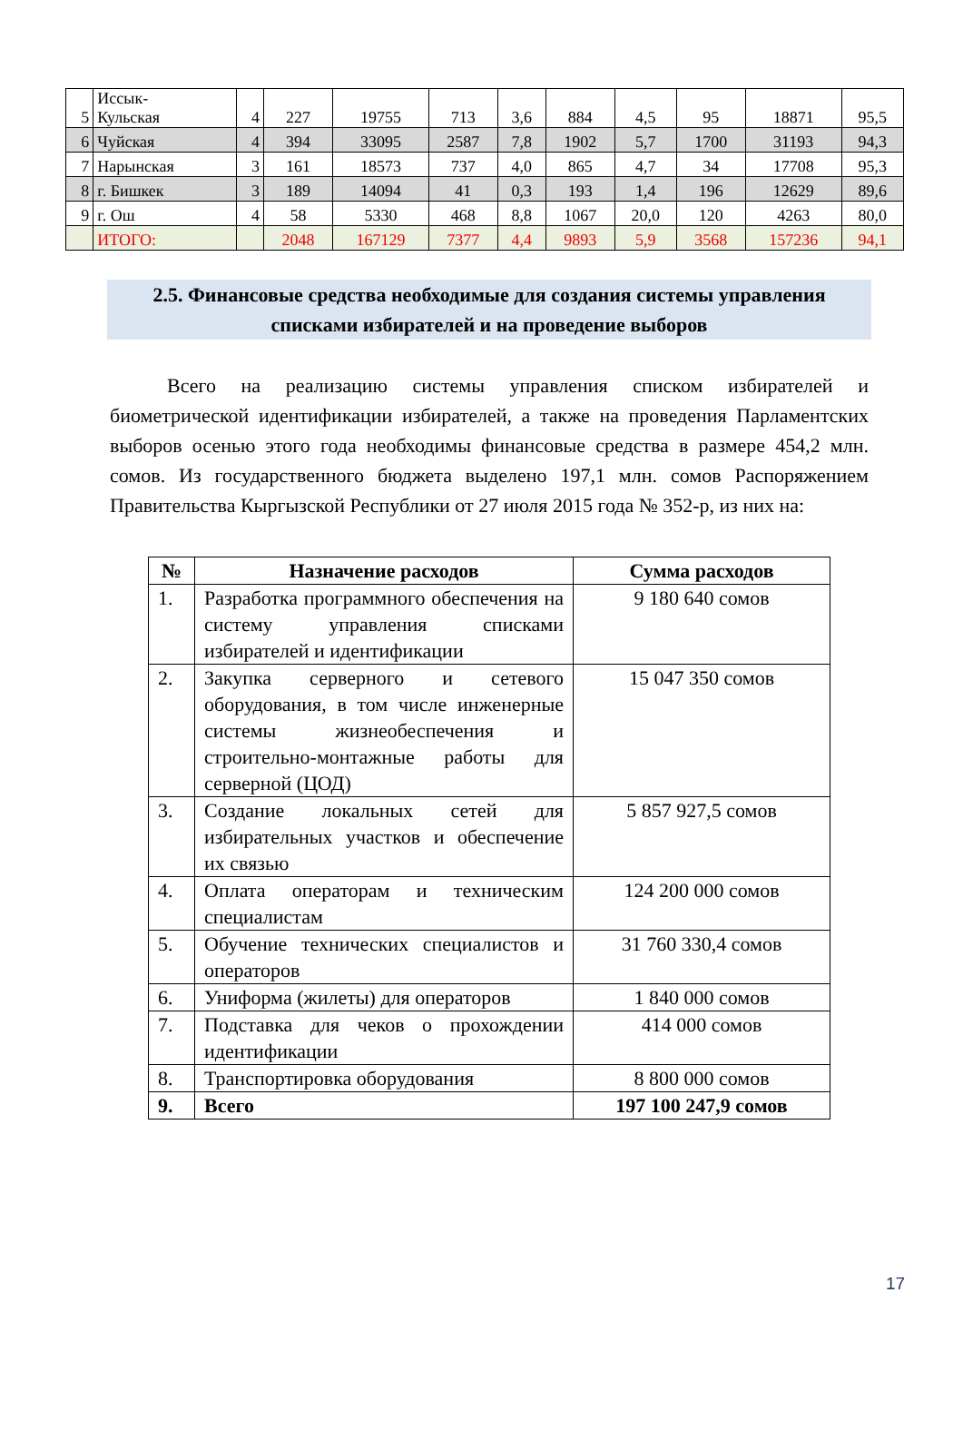| 5 | Иссык- Кульская | 4 | 227 | 19755 | 713 | 3,6 | 884 | 4,5 | 95 | 18871 | 95,5 |
| 6 | Чуйская | 4 | 394 | 33095 | 2587 | 7,8 | 1902 | 5,7 | 1700 | 31193 | 94,3 |
| 7 | Нарынская | 3 | 161 | 18573 | 737 | 4,0 | 865 | 4,7 | 34 | 17708 | 95,3 |
| 8 | г. Бишкек | 3 | 189 | 14094 | 41 | 0,3 | 193 | 1,4 | 196 | 12629 | 89,6 |
| 9 | г. Ош | 4 | 58 | 5330 | 468 | 8,8 | 1067 | 20,0 | 120 | 4263 | 80,0 |
| | ИТОГО: | | 2048 | 167129 | 7377 | 4,4 | 9893 | 5,9 | 3568 | 157236 | 94,1 |
2.5. Финансовые средства необходимые для создания системы управления списками избирателей и на проведение выборов
Всего на реализацию системы управления списком избирателей и биометрической идентификации избирателей, а также на проведения Парламентских выборов осенью этого года необходимы финансовые средства в размере 454,2 млн. сомов. Из государственного бюджета выделено 197,1 млн. сомов Распоряжением Правительства Кыргызской Республики от 27 июля 2015 года № 352-р, из них на:
| № | Назначение расходов | Сумма расходов |
| --- | --- | --- |
| 1. | Разработка программного обеспечения на систему управления списками избирателей и идентификации | 9 180 640 сомов |
| 2. | Закупка серверного и сетевого оборудования, в том числе инженерные системы жизнеобеспечения и строительно-монтажные работы для серверной (ЦОД) | 15 047 350 сомов |
| 3. | Создание локальных сетей для избирательных участков и обеспечение их связью | 5 857 927,5 сомов |
| 4. | Оплата операторам и техническим специалистам | 124 200 000 сомов |
| 5. | Обучение технических специалистов и операторов | 31 760 330,4 сомов |
| 6. | Униформа (жилеты) для операторов | 1 840 000 сомов |
| 7. | Подставка для чеков о прохождении идентификации | 414 000 сомов |
| 8. | Транспортировка оборудования | 8 800 000 сомов |
| 9. | Всего | 197 100 247,9 сомов |
17